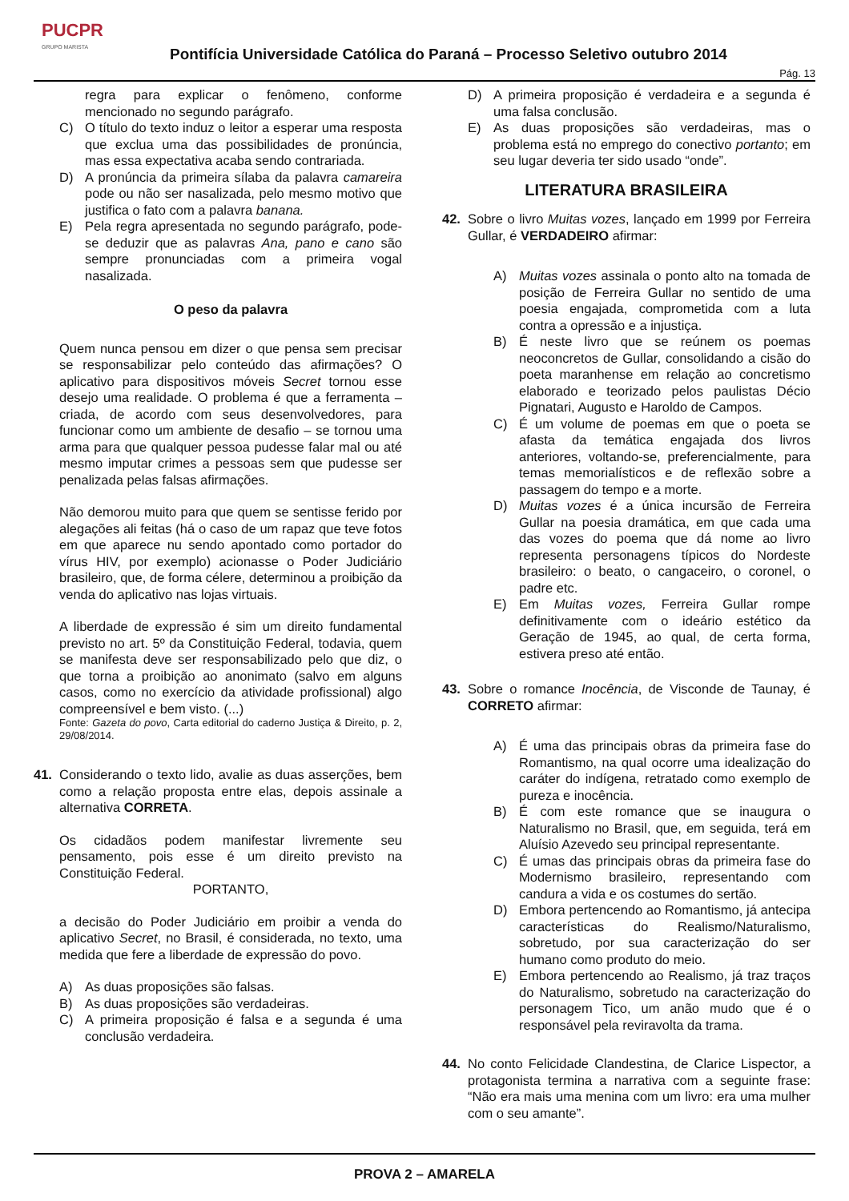PUCPR
GRUPO MARISTA
Pontifícia Universidade Católica do Paraná – Processo Seletivo outubro 2014
Pág. 13
regra para explicar o fenômeno, conforme mencionado no segundo parágrafo.
C) O título do texto induz o leitor a esperar uma resposta que exclua uma das possibilidades de pronúncia, mas essa expectativa acaba sendo contrariada.
D) A pronúncia da primeira sílaba da palavra camareira pode ou não ser nasalizada, pelo mesmo motivo que justifica o fato com a palavra banana.
E) Pela regra apresentada no segundo parágrafo, pode-se deduzir que as palavras Ana, pano e cano são sempre pronunciadas com a primeira vogal nasalizada.
O peso da palavra
Quem nunca pensou em dizer o que pensa sem precisar se responsabilizar pelo conteúdo das afirmações? O aplicativo para dispositivos móveis Secret tornou esse desejo uma realidade. O problema é que a ferramenta – criada, de acordo com seus desenvolvedores, para funcionar como um ambiente de desafio – se tornou uma arma para que qualquer pessoa pudesse falar mal ou até mesmo imputar crimes a pessoas sem que pudesse ser penalizada pelas falsas afirmações.
Não demorou muito para que quem se sentisse ferido por alegações ali feitas (há o caso de um rapaz que teve fotos em que aparece nu sendo apontado como portador do vírus HIV, por exemplo) acionasse o Poder Judiciário brasileiro, que, de forma célere, determinou a proibição da venda do aplicativo nas lojas virtuais.
A liberdade de expressão é sim um direito fundamental previsto no art. 5º da Constituição Federal, todavia, quem se manifesta deve ser responsabilizado pelo que diz, o que torna a proibição ao anonimato (salvo em alguns casos, como no exercício da atividade profissional) algo compreensível e bem visto. (...)
Fonte: Gazeta do povo, Carta editorial do caderno Justiça & Direito, p. 2, 29/08/2014.
41. Considerando o texto lido, avalie as duas asserções, bem como a relação proposta entre elas, depois assinale a alternativa CORRETA.
Os cidadãos podem manifestar livremente seu pensamento, pois esse é um direito previsto na Constituição Federal.
PORTANTO,
a decisão do Poder Judiciário em proibir a venda do aplicativo Secret, no Brasil, é considerada, no texto, uma medida que fere a liberdade de expressão do povo.
A) As duas proposições são falsas.
B) As duas proposições são verdadeiras.
C) A primeira proposição é falsa e a segunda é uma conclusão verdadeira.
D) A primeira proposição é verdadeira e a segunda é uma falsa conclusão.
E) As duas proposições são verdadeiras, mas o problema está no emprego do conectivo portanto; em seu lugar deveria ter sido usado “onde”.
LITERATURA BRASILEIRA
42. Sobre o livro Muitas vozes, lançado em 1999 por Ferreira Gullar, é VERDADEIRO afirmar:
A) Muitas vozes assinala o ponto alto na tomada de posição de Ferreira Gullar no sentido de uma poesia engajada, comprometida com a luta contra a opressão e a injustiça.
B) É neste livro que se reúnem os poemas neoconcretos de Gullar, consolidando a cisão do poeta maranhense em relação ao concretismo elaborado e teorizado pelos paulistas Décio Pignatari, Augusto e Haroldo de Campos.
C) É um volume de poemas em que o poeta se afasta da temática engajada dos livros anteriores, voltando-se, preferencialmente, para temas memorialísticos e de reflexão sobre a passagem do tempo e a morte.
D) Muitas vozes é a única incursão de Ferreira Gullar na poesia dramática, em que cada uma das vozes do poema que dá nome ao livro representa personagens típicos do Nordeste brasileiro: o beato, o cangaceiro, o coronel, o padre etc.
E) Em Muitas vozes, Ferreira Gullar rompe definitivamente com o ideário estético da Geração de 1945, ao qual, de certa forma, estivera preso até então.
43. Sobre o romance Inocência, de Visconde de Taunay, é CORRETO afirmar:
A) É uma das principais obras da primeira fase do Romantismo, na qual ocorre uma idealização do caráter do indígena, retratado como exemplo de pureza e inocência.
B) É com este romance que se inaugura o Naturalismo no Brasil, que, em seguida, terá em Aluísio Azevedo seu principal representante.
C) É umas das principais obras da primeira fase do Modernismo brasileiro, representando com candura a vida e os costumes do sertão.
D) Embora pertencendo ao Romantismo, já antecipa características do Realismo/Naturalismo, sobretudo, por sua caracterização do ser humano como produto do meio.
E) Embora pertencendo ao Realismo, já traz traços do Naturalismo, sobretudo na caracterização do personagem Tico, um anão mudo que é o responsável pela reviravolta da trama.
44. No conto Felicidade Clandestina, de Clarice Lispector, a protagonista termina a narrativa com a seguinte frase: “Não era mais uma menina com um livro: era uma mulher com o seu amante”.
PROVA 2 – AMARELA